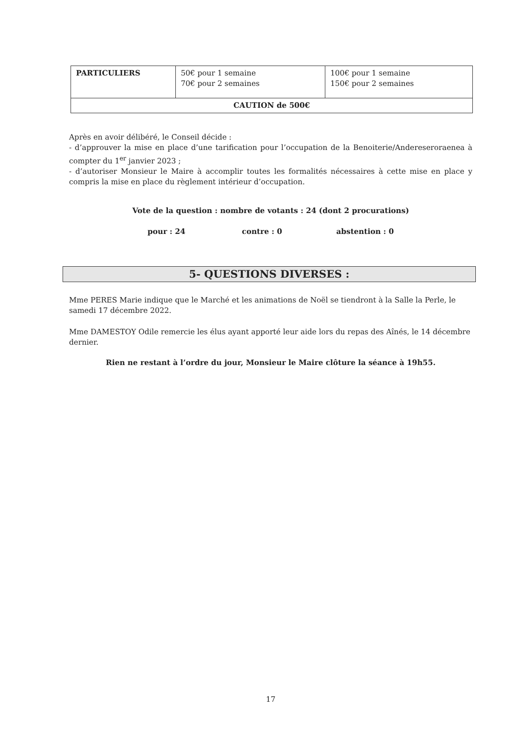| PARTICULIERS | 50€ pour 1 semaine 70€ pour 2 semaines | 100€ pour 1 semaine 150€ pour 2 semaines |
| CAUTION de 500€ | | |
Après en avoir délibéré, le Conseil décide :
- d’approuver la mise en place d’une tarification pour l’occupation de la Benoiterie/Andereseroraenea à compter du 1<sup>er</sup> janvier 2023 ;
- d’autoriser Monsieur le Maire à accomplir toutes les formalités nécessaires à cette mise en place y compris la mise en place du règlement intérieur d’occupation.
Vote de la question : nombre de votants : 24 (dont 2 procurations)
pour : 24 contre : 0 abstention : 0
5- QUESTIONS DIVERSES :
Mme PERES Marie indique que le Marché et les animations de Noël se tiendront à la Salle la Perle, le samedi 17 décembre 2022.
Mme DAMESTOY Odile remercie les élus ayant apporté leur aide lors du repas des Aînés, le 14 décembre dernier.
Rien ne restant à l’ordre du jour, Monsieur le Maire clôture la séance à 19h55.
17